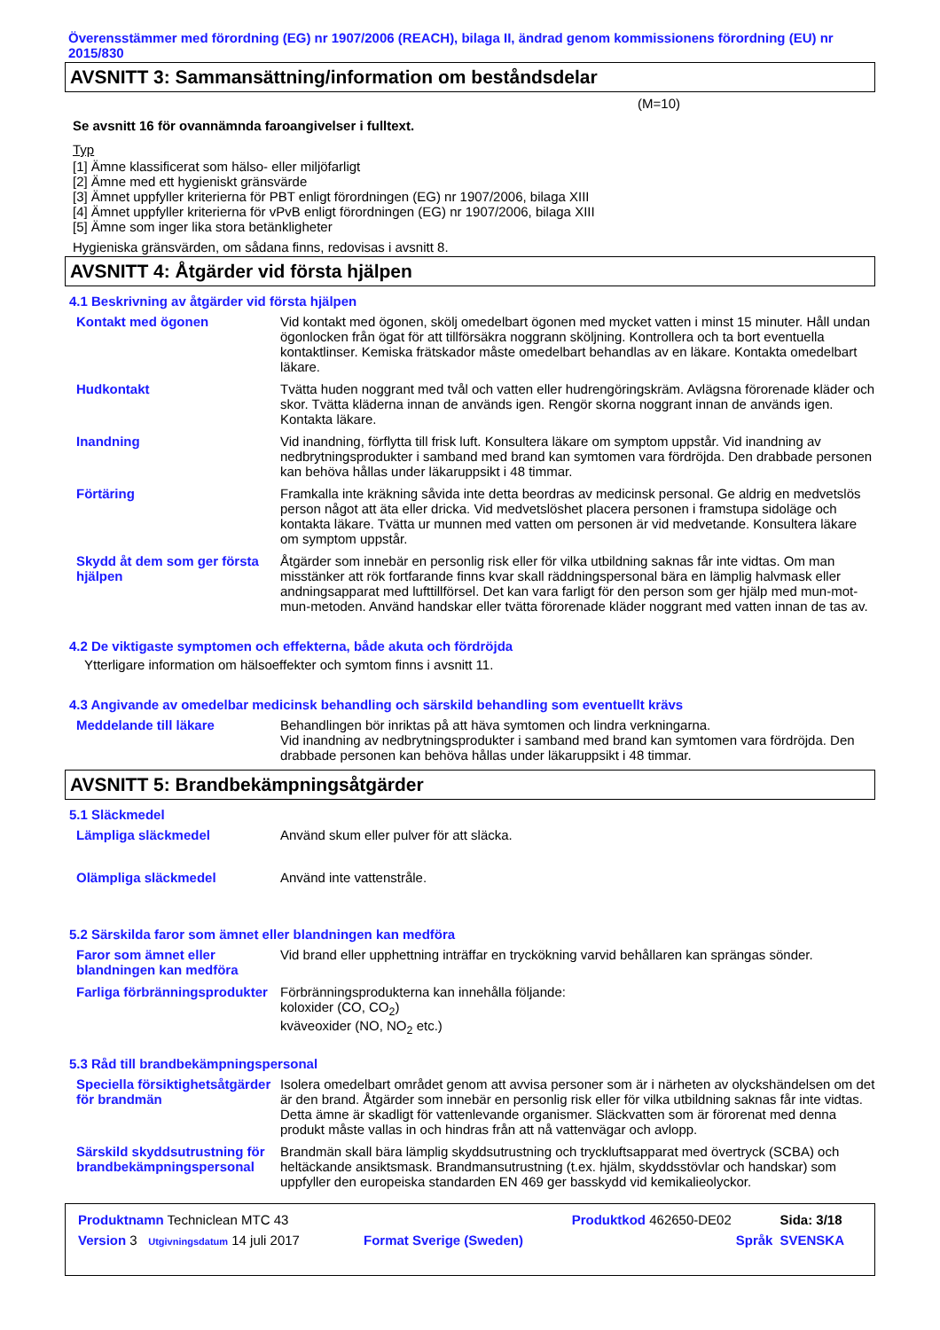Överensstämmer med förordning (EG) nr 1907/2006 (REACH), bilaga II, ändrad genom kommissionens förordning (EU) nr 2015/830
AVSNITT 3: Sammansättning/information om beståndsdelar
(M=10)
Se avsnitt 16 för ovannämnda faroangivelser i fulltext.
Typ
[1] Ämne klassificerat som hälso- eller miljöfarligt
[2] Ämne med ett hygieniskt gränsvärde
[3] Ämnet uppfyller kriterierna för PBT enligt förordningen (EG) nr 1907/2006, bilaga XIII
[4] Ämnet uppfyller kriterierna för vPvB enligt förordningen (EG) nr 1907/2006, bilaga XIII
[5] Ämne som inger lika stora betänkligheter
Hygieniska gränsvärden, om sådana finns, redovisas i avsnitt 8.
AVSNITT 4: Åtgärder vid första hjälpen
4.1 Beskrivning av åtgärder vid första hjälpen
| Kontakt med ögonen | Vid kontakt med ögonen, skölj omedelbart ögonen med mycket vatten i minst 15 minuter. Håll undan ögonlocken från ögat för att tillförsäkra noggrann sköljning. Kontrollera och ta bort eventuella kontaktlinser. Kemiska frätskador måste omedelbart behandlas av en läkare. Kontakta omedelbart läkare. |
| Hudkontakt | Tvätta huden noggrant med tvål och vatten eller hudrengöringskräm. Avlägsna förorenade kläder och skor. Tvätta kläderna innan de används igen. Rengör skorna noggrant innan de används igen. Kontakta läkare. |
| Inandning | Vid inandning, förflytta till frisk luft. Konsultera läkare om symptom uppstår. Vid inandning av nedbrytningsprodukter i samband med brand kan symtomen vara fördröjda. Den drabbade personen kan behöva hållas under läkaruppsikt i 48 timmar. |
| Förtäring | Framkalla inte kräkning såvida inte detta beordras av medicinsk personal. Ge aldrig en medvetslös person något att äta eller dricka. Vid medvetslöshet placera personen i framstupa sidoläge och kontakta läkare. Tvätta ur munnen med vatten om personen är vid medvetande. Konsultera läkare om symptom uppstår. |
| Skydd åt dem som ger första hjälpen | Åtgärder som innebär en personlig risk eller för vilka utbildning saknas får inte vidtas. Om man misstänker att rök fortfarande finns kvar skall räddningspersonal bära en lämplig halvmask eller andningsapparat med lufttillförsel. Det kan vara farligt för den person som ger hjälp med mun-mot-mun-metoden. Använd handskar eller tvätta förorenade kläder noggrant med vatten innan de tas av. |
4.2 De viktigaste symptomen och effekterna, både akuta och fördröjda
Ytterligare information om hälsoeffekter och symtom finns i avsnitt 11.
4.3 Angivande av omedelbar medicinsk behandling och särskild behandling som eventuellt krävs
| Meddelande till läkare | Behandlingen bör inriktas på att häva symtomen och lindra verkningarna. Vid inandning av nedbrytningsprodukter i samband med brand kan symtomen vara fördröjda. Den drabbade personen kan behöva hållas under läkaruppsikt i 48 timmar. |
AVSNITT 5: Brandbekämpningsåtgärder
5.1 Släckmedel
| Lämpliga släckmedel | Använd skum eller pulver för att släcka. |
| Olämpliga släckmedel | Använd inte vattenstråle. |
5.2 Särskilda faror som ämnet eller blandningen kan medföra
| Faror som ämnet eller blandningen kan medföra | Vid brand eller upphettning inträffar en tryckökning varvid behållaren kan sprängas sönder. |
| Farliga förbränningsprodukter | Förbränningsprodukterna kan innehålla följande: koloxider (CO, CO<sub>2</sub>) kväveoxider (NO, NO<sub>2</sub> etc.) |
5.3 Råd till brandbekämpningspersonal
| Speciella försiktighetsåtgärder för brandmän | Isolera omedelbart området genom att avvisa personer som är i närheten av olyckshändelsen om det är den brand. Åtgärder som innebär en personlig risk eller för vilka utbildning saknas får inte vidtas. Detta ämne är skadligt för vattenlevande organismer. Släckvatten som är förorenat med denna produkt måste vallas in och hindras från att nå vattenvägar och avlopp. |
| Särskild skyddsutrustning för brandbekämpningspersonal | Brandmän skall bära lämplig skyddsutrustning och tryckluftsapparat med övertryck (SCBA) och heltäckande ansiktsmask. Brandmansutrustning (t.ex. hjälm, skyddsstövlar och handskar) som uppfyller den europeiska standarden EN 469 ger basskydd vid kemikalieolyckor. |
| Produktnamn Techniclean MTC 43 | | Produktkod 462650-DE02 | Sida: 3/18 |
| Version 3 Utgivningsdatum 14 juli 2017 | Format Sverige (Sweden) | Språk | SVENSKA |